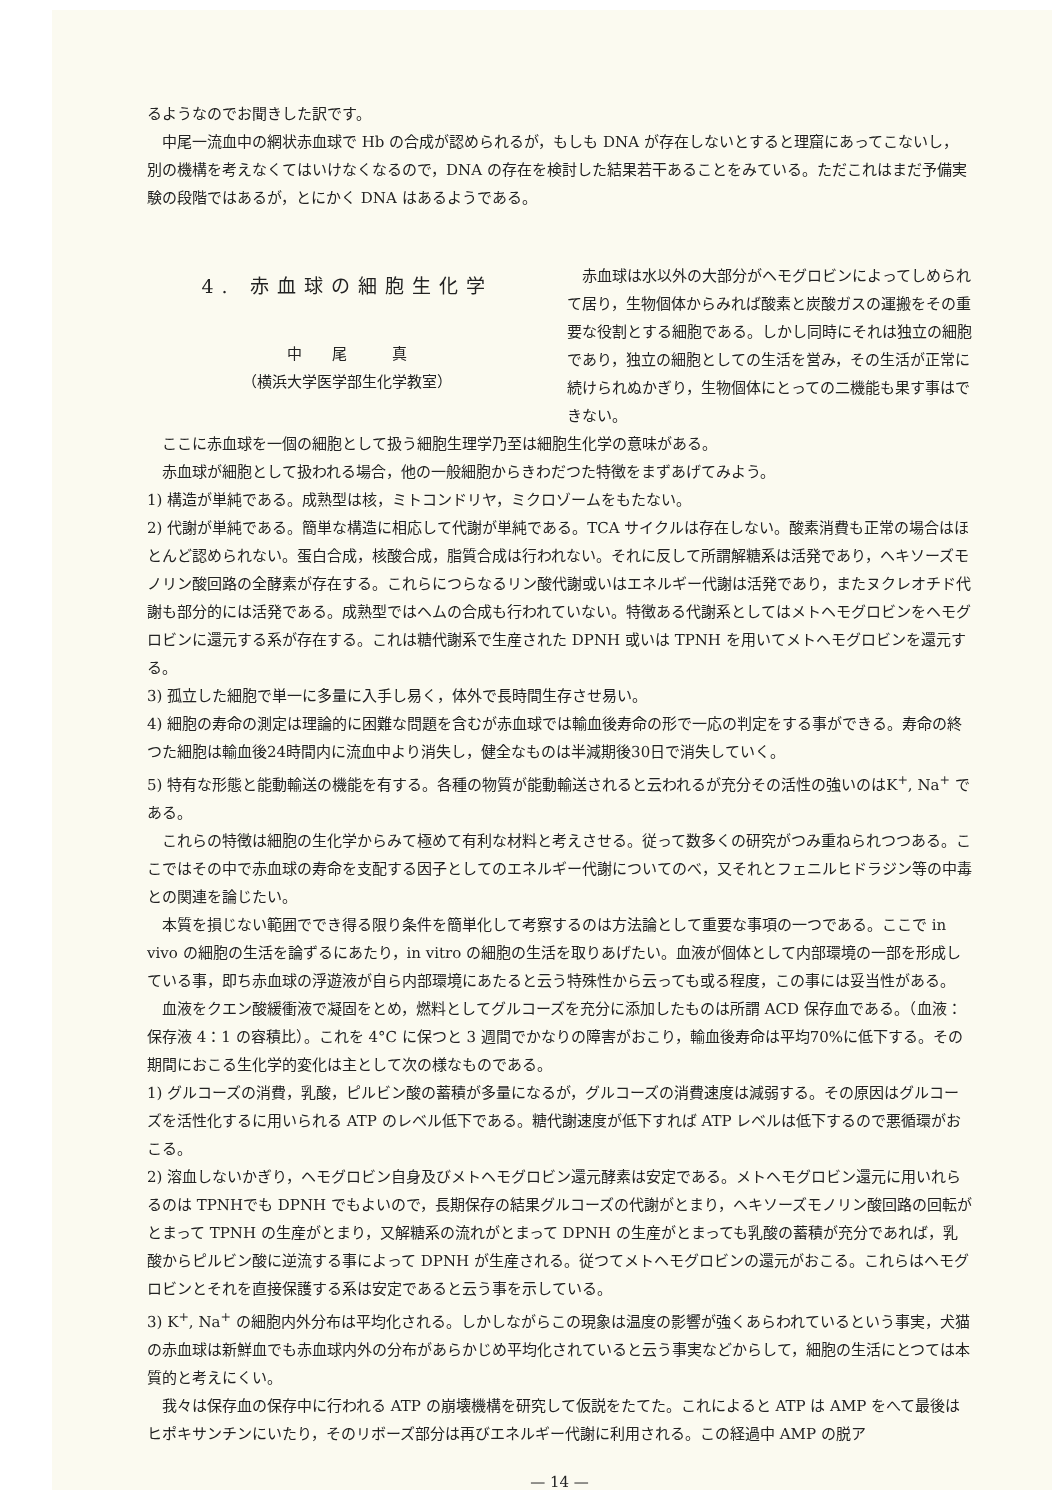るようなのでお聞きした訳です。
中尾一流血中の網状赤血球で Hb の合成が認められるが，もしも DNA が存在しないとすると理窟にあってこないし，別の機構を考えなくてはいけなくなるので，DNA の存在を検討した結果若干あることをみている。ただこれはまだ予備実験の段階ではあるが，とにかく DNA はあるようである。
4. 赤血球の細胞生化学
中　　尾　　　真
（横浜大学医学部生化学教室）
赤血球は水以外の大部分がヘモグロビンによってしめられて居り，生物個体からみれば酸素と炭酸ガスの運搬をその重要な役割とする細胞である。しかし同時にそれは独立の細胞であり，独立の細胞としての生活を営み，その生活が正常に続けられぬかぎり，生物個体にとっての二機能も果す事はできない。
ここに赤血球を一個の細胞として扱う細胞生理学乃至は細胞生化学の意味がある。
赤血球が細胞として扱われる場合，他の一般細胞からきわだつた特徴をまずあげてみよう。
1) 構造が単純である。成熟型は核，ミトコンドリヤ，ミクロゾームをもたない。
2) 代謝が単純である。簡単な構造に相応して代謝が単純である。TCA サイクルは存在しない。酸素消費も正常の場合はほとんど認められない。蛋白合成，核酸合成，脂質合成は行われない。それに反して所謂解糖系は活発であり，ヘキソーズモノリン酸回路の全酵素が存在する。これらにつらなるリン酸代謝或いはエネルギー代謝は活発であり，またヌクレオチド代謝も部分的には活発である。成熟型ではヘムの合成も行われていない。特徴ある代謝系としてはメトヘモグロビンをヘモグロビンに還元する系が存在する。これは糖代謝系で生産された DPNH 或いは TPNH を用いてメトヘモグロビンを還元する。
3) 孤立した細胞で単一に多量に入手し易く，体外で長時間生存させ易い。
4) 細胞の寿命の測定は理論的に困難な問題を含むが赤血球では輸血後寿命の形で一応の判定をする事ができる。寿命の終つた細胞は輸血後24時間内に流血中より消失し，健全なものは半減期後30日で消失していく。
5) 特有な形態と能動輸送の機能を有する。各種の物質が能動輸送されると云われるが充分その活性の強いのはK<sup>+</sup>, Na<sup>+</sup> である。
これらの特徴は細胞の生化学からみて極めて有利な材料と考えさせる。従って数多くの研究がつみ重ねられつつある。ここではその中で赤血球の寿命を支配する因子としてのエネルギー代謝についてのべ，又それとフェニルヒドラジン等の中毒との関連を論じたい。
本質を損じない範囲ででき得る限り条件を簡単化して考察するのは方法論として重要な事項の一つである。ここで in vivo の細胞の生活を論ずるにあたり，in vitro の細胞の生活を取りあげたい。血液が個体として内部環境の一部を形成している事，即ち赤血球の浮遊液が自ら内部環境にあたると云う特殊性から云っても或る程度，この事には妥当性がある。
血液をクエン酸緩衝液で凝固をとめ，燃料としてグルコーズを充分に添加したものは所謂 ACD 保存血である。（血液：保存液 4：1 の容積比）。これを 4°C に保つと 3 週間でかなりの障害がおこり，輸血後寿命は平均70%に低下する。その期間におこる生化学的変化は主として次の様なものである。
1) グルコーズの消費，乳酸，ピルビン酸の蓄積が多量になるが，グルコーズの消費速度は減弱する。その原因はグルコーズを活性化するに用いられる ATP のレベル低下である。糖代謝速度が低下すれば ATP レベルは低下するので悪循環がおこる。
2) 溶血しないかぎり，ヘモグロビン自身及びメトヘモグロビン還元酵素は安定である。メトヘモグロビン還元に用いれらるのは TPNHでも DPNH でもよいので，長期保存の結果グルコーズの代謝がとまり，ヘキソーズモノリン酸回路の回転がとまって TPNH の生産がとまり，又解糖系の流れがとまって DPNH の生産がとまっても乳酸の蓄積が充分であれば，乳酸からピルビン酸に逆流する事によって DPNH が生産される。従つてメトヘモグロビンの還元がおこる。これらはヘモグロビンとそれを直接保護する系は安定であると云う事を示している。
3) K<sup>+</sup>, Na<sup>+</sup> の細胞内外分布は平均化される。しかしながらこの現象は温度の影響が強くあらわれているという事実，犬猫の赤血球は新鮮血でも赤血球内外の分布があらかじめ平均化されていると云う事実などからして，細胞の生活にとつては本質的と考えにくい。
我々は保存血の保存中に行われる ATP の崩壊機構を研究して仮説をたてた。これによると ATP は AMP をへて最後はヒポキサンチンにいたり，そのリボーズ部分は再びエネルギー代謝に利用される。この経過中 AMP の脱ア
— 14 —